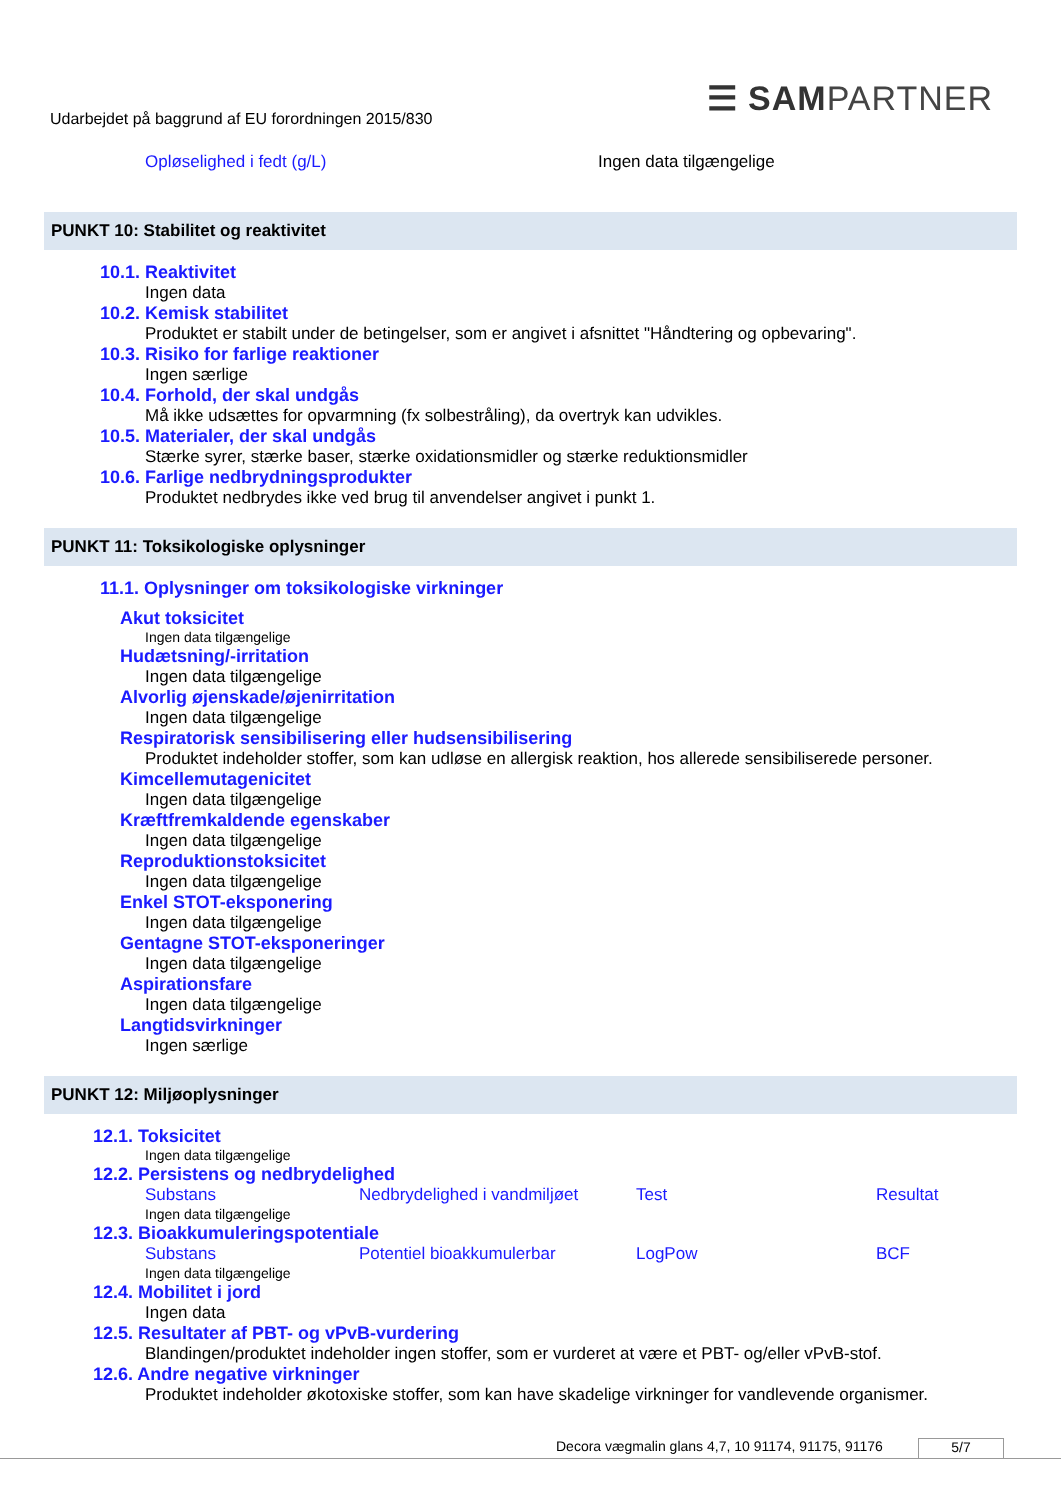☰ SAMPARTNER
Udarbejdet på baggrund af EU forordningen 2015/830
Opløselighed i fedt (g/L) Ingen data tilgængelige
PUNKT 10: Stabilitet og reaktivitet
10.1. Reaktivitet
Ingen data
10.2. Kemisk stabilitet
Produktet er stabilt under de betingelser, som er angivet i afsnittet "Håndtering og opbevaring".
10.3. Risiko for farlige reaktioner
Ingen særlige
10.4. Forhold, der skal undgås
Må ikke udsættes for opvarmning (fx solbestråling), da overtryk kan udvikles.
10.5. Materialer, der skal undgås
Stærke syrer, stærke baser, stærke oxidationsmidler og stærke reduktionsmidler
10.6. Farlige nedbrydningsprodukter
Produktet nedbrydes ikke ved brug til anvendelser angivet i punkt 1.
PUNKT 11: Toksikologiske oplysninger
11.1. Oplysninger om toksikologiske virkninger
Akut toksicitet
Ingen data tilgængelige
Hudætsning/-irritation
Ingen data tilgængelige
Alvorlig øjenskade/øjenirritation
Ingen data tilgængelige
Respiratorisk sensibilisering eller hudsensibilisering
Produktet indeholder stoffer, som kan udløse en allergisk reaktion, hos allerede sensibiliserede personer.
Kimcellemutagenicitet
Ingen data tilgængelige
Kræftfremkaldende egenskaber
Ingen data tilgængelige
Reproduktionstoksicitet
Ingen data tilgængelige
Enkel STOT-eksponering
Ingen data tilgængelige
Gentagne STOT-eksponeringer
Ingen data tilgængelige
Aspirationsfare
Ingen data tilgængelige
Langtidsvirkninger
Ingen særlige
PUNKT 12: Miljøoplysninger
12.1. Toksicitet
Ingen data tilgængelige
12.2. Persistens og nedbrydelighed
Substans Nedbrydelighed i vandmiljøet Test Resultat
Ingen data tilgængelige
12.3. Bioakkumuleringspotentiale
Substans Potentiel bioakkumulerbar LogPow BCF
Ingen data tilgængelige
12.4. Mobilitet i jord
Ingen data
12.5. Resultater af PBT- og vPvB-vurdering
Blandingen/produktet indeholder ingen stoffer, som er vurderet at være et PBT- og/eller vPvB-stof.
12.6. Andre negative virkninger
Produktet indeholder økotoxiske stoffer, som kan have skadelige virkninger for vandlevende organismer.
Decora vægmalin glans 4,7, 10 91174, 91175, 91176 5/7